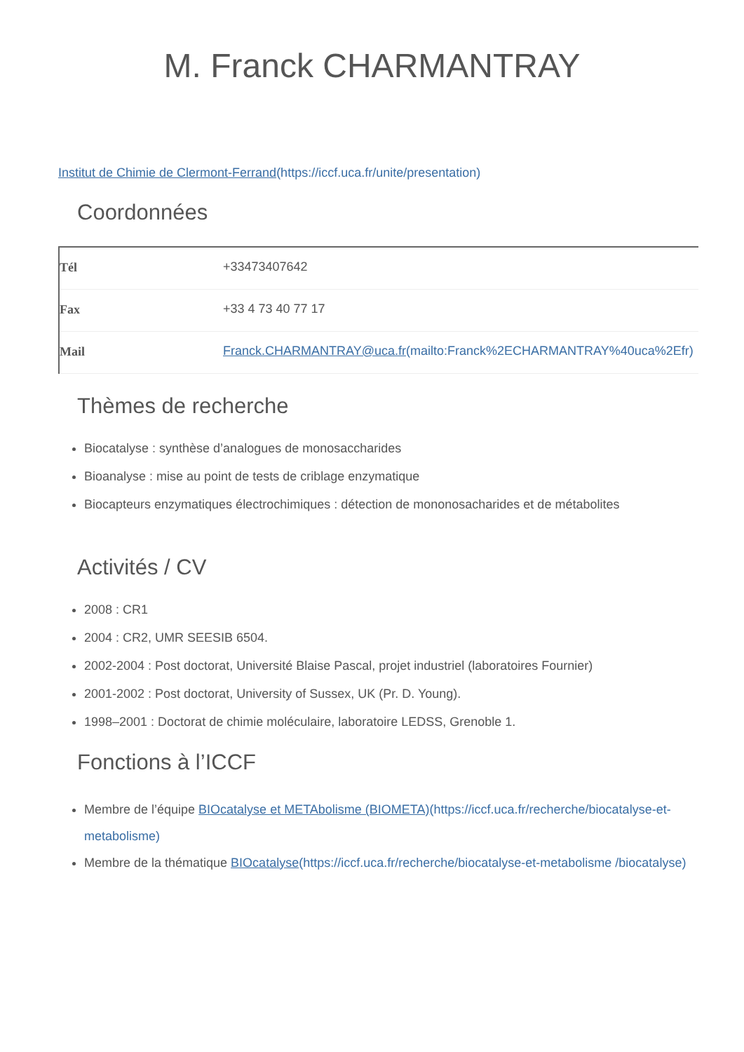M. Franck CHARMANTRAY
Institut de Chimie de Clermont-Ferrand(https://iccf.uca.fr/unite/presentation)
Coordonnées
| Tél | +33473407642 |
| Fax | +33 4 73 40 77 17 |
| Mail | Franck.CHARMANTRAY@uca.fr (mailto:Franck%2ECHARMANTRAY%40uca%2Efr) |
Thèmes de recherche
Biocatalyse : synthèse d’analogues de monosaccharides
Bioanalyse : mise au point de tests de criblage enzymatique
Biocapteurs enzymatiques électrochimiques : détection de mononosacharides et de métabolites
Activités / CV
2008 : CR1
2004 : CR2, UMR SEESIB 6504.
2002-2004 : Post doctorat, Université Blaise Pascal, projet industriel (laboratoires Fournier)
2001-2002 : Post doctorat, University of Sussex, UK (Pr. D. Young).
1998–2001 : Doctorat de chimie moléculaire, laboratoire LEDSS, Grenoble 1.
Fonctions à l’ICCF
Membre de l’équipe BIOcatalyse et METAbolisme (BIOMETA)(https://iccf.uca.fr/recherche/biocatalyse-et-metabolisme)
Membre de la thématique BIOcatalyse(https://iccf.uca.fr/recherche/biocatalyse-et-metabolisme /biocatalyse)